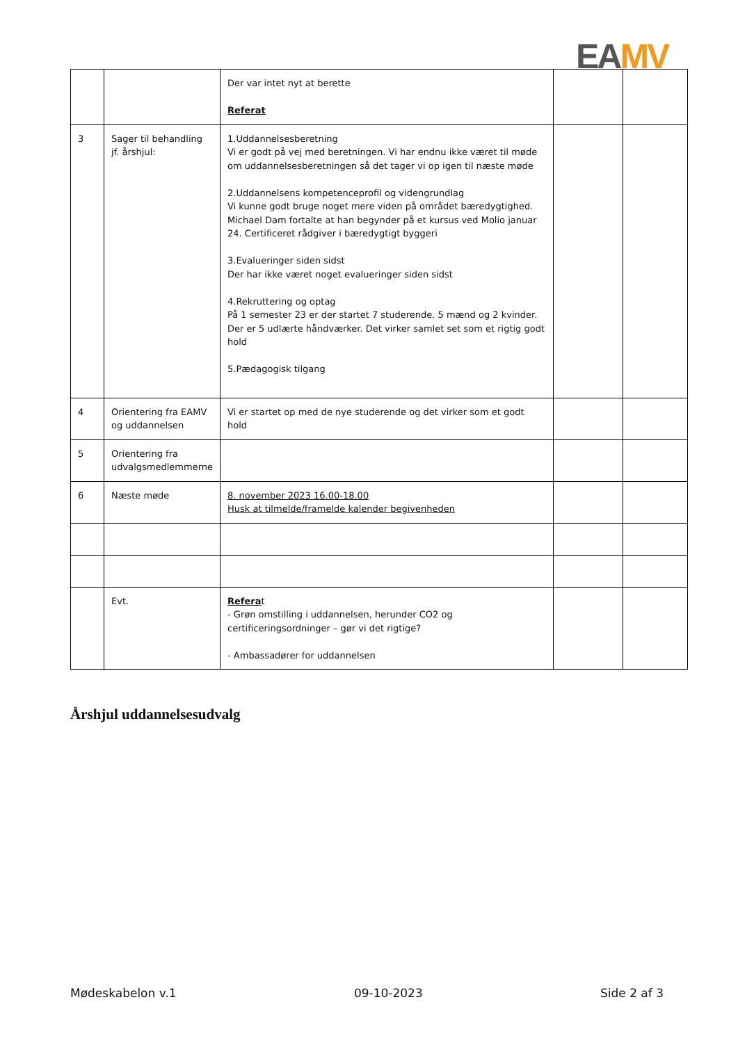EA MV
| | | Der var intet nyt at berette Referat | | |
| 3 | Sager til behandling jf. årshjul: | 1.Uddannelsesberetning Vi er godt på vej med beretningen. Vi har endnu ikke været til møde om uddannelsesberetningen så det tager vi op igen til næste møde 2.Uddannelsens kompetenceprofil og videngrundlag Vi kunne godt bruge noget mere viden på området bæredygtighed. Michael Dam fortalte at han begynder på et kursus ved Molio januar 24. Certificeret rådgiver i bæredygtigt byggeri 3.Evalueringer siden sidst Der har ikke været noget evalueringer siden sidst 4.Rekruttering og optag På 1 semester 23 er der startet 7 studerende. 5 mænd og 2 kvinder. Der er 5 udlærte håndværker. Det virker samlet set som et rigtig godt hold 5.Pædagogisk tilgang | | |
| 4 | Orientering fra EAMV og uddannelsen | Vi er startet op med de nye studerende og det virker som et godt hold | | |
| 5 | Orientering fra udvalgsmedlemmerne | | | |
| 6 | Næste møde | 8. november 2023 16.00-18.00 Husk at tilmelde/framelde kalender begivenheden | | |
| | Evt. | Refera t - Grøn omstilling i uddannelsen, herunder CO2 og certificeringsordninger – gør vi det rigtige? - Ambassadører for uddannelsen | | |
Årshjul uddannelsesudvalg
Mødeskabelon v.1 09-10-2023 Side 2 af 3